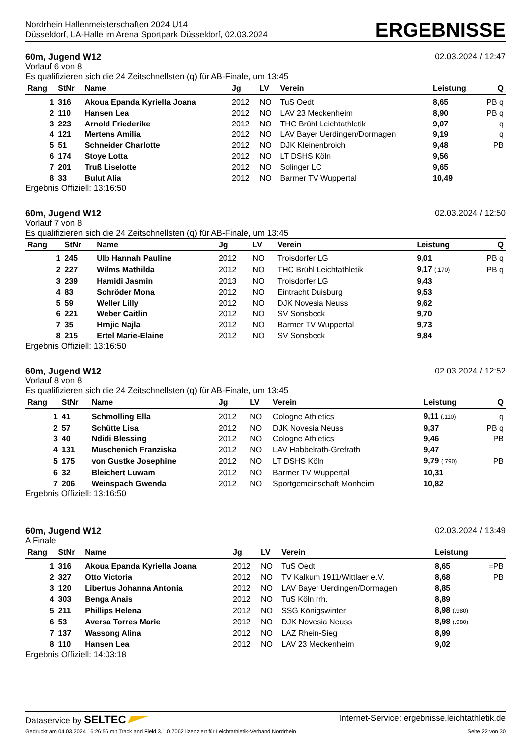Nordrhein Hallenmeisterschaften 2024 U14
Düsseldorf, LA-Halle im Arena Sportpark Düsseldorf, 02.03.2024
ERGEBNISSE
60m, Jugend W12 02.03.2024 / 12:47
Vorlauf 6 von 8
Es qualifizieren sich die 24 Zeitschnellsten (q) für AB-Finale, um 13:45
| Rang | StNr | Name | Jg | LV | Verein | Leistung | Q |
| --- | --- | --- | --- | --- | --- | --- | --- |
| 1 | 316 | Akoua Epanda Kyriella Joana | 2012 | NO | TuS Oedt | 8,65 | PB q |
| 2 | 110 | Hansen Lea | 2012 | NO | LAV 23 Meckenheim | 8,90 | PB q |
| 3 | 223 | Arnold Friederike | 2012 | NO | THC Brühl Leichtathletik | 9,07 | q |
| 4 | 121 | Mertens Amilia | 2012 | NO | LAV Bayer Uerdingen/Dormagen | 9,19 | q |
| 5 | 51 | Schneider Charlotte | 2012 | NO | DJK Kleinenbroich | 9,48 | PB |
| 6 | 174 | Stoye Lotta | 2012 | NO | LT DSHS Köln | 9,56 | |
| 7 | 201 | Truß Liselotte | 2012 | NO | Solinger LC | 9,65 | |
| 8 | 33 | Bulut Alia | 2012 | NO | Barmer TV Wuppertal | 10,49 | |
Ergebnis Offiziell: 13:16:50
60m, Jugend W12 02.03.2024 / 12:50
Vorlauf 7 von 8
Es qualifizieren sich die 24 Zeitschnellsten (q) für AB-Finale, um 13:45
| Rang | StNr | Name | Jg | LV | Verein | Leistung | Q |
| --- | --- | --- | --- | --- | --- | --- | --- |
| 1 | 245 | Ulb Hannah Pauline | 2012 | NO | Troisdorfer LG | 9,01 | PB q |
| 2 | 227 | Wilms Mathilda | 2012 | NO | THC Brühl Leichtathletik | 9,17 (.170) | PB q |
| 3 | 239 | Hamidi Jasmin | 2013 | NO | Troisdorfer LG | 9,43 | |
| 4 | 83 | Schröder Mona | 2012 | NO | Eintracht Duisburg | 9,53 | |
| 5 | 59 | Weller Lilly | 2012 | NO | DJK Novesia Neuss | 9,62 | |
| 6 | 221 | Weber Caitlin | 2012 | NO | SV Sonsbeck | 9,70 | |
| 7 | 35 | Hrnjic Najla | 2012 | NO | Barmer TV Wuppertal | 9,73 | |
| 8 | 215 | Ertel Marie-Elaine | 2012 | NO | SV Sonsbeck | 9,84 | |
Ergebnis Offiziell: 13:16:50
60m, Jugend W12 02.03.2024 / 12:52
Vorlauf 8 von 8
Es qualifizieren sich die 24 Zeitschnellsten (q) für AB-Finale, um 13:45
| Rang | StNr | Name | Jg | LV | Verein | Leistung | Q |
| --- | --- | --- | --- | --- | --- | --- | --- |
| 1 | 41 | Schmolling Ella | 2012 | NO | Cologne Athletics | 9,11 (.110) | q |
| 2 | 57 | Schütte Lisa | 2012 | NO | DJK Novesia Neuss | 9,37 | PB q |
| 3 | 40 | Ndidi Blessing | 2012 | NO | Cologne Athletics | 9,46 | PB |
| 4 | 131 | Muschenich Franziska | 2012 | NO | LAV Habbelrath-Grefrath | 9,47 | |
| 5 | 175 | von Gustke Josephine | 2012 | NO | LT DSHS Köln | 9,79 (.790) | PB |
| 6 | 32 | Bleichert Luwam | 2012 | NO | Barmer TV Wuppertal | 10,31 | |
| 7 | 206 | Weinspach Gwenda | 2012 | NO | Sportgemeinschaft Monheim | 10,82 | |
Ergebnis Offiziell: 13:16:50
60m, Jugend W12 02.03.2024 / 13:49
A Finale
| Rang | StNr | Name | Jg | LV | Verein | Leistung | |
| --- | --- | --- | --- | --- | --- | --- | --- |
| 1 | 316 | Akoua Epanda Kyriella Joana | 2012 | NO | TuS Oedt | 8,65 | =PB |
| 2 | 327 | Otto Victoria | 2012 | NO | TV Kalkum 1911/Wittlaer e.V. | 8,68 | PB |
| 3 | 120 | Libertus Johanna Antonia | 2012 | NO | LAV Bayer Uerdingen/Dormagen | 8,85 | |
| 4 | 303 | Benga Anais | 2012 | NO | TuS Köln rrh. | 8,89 | |
| 5 | 211 | Phillips Helena | 2012 | NO | SSG Königswinter | 8,98 (.980) | |
| 6 | 53 | Aversa Torres Marie | 2012 | NO | DJK Novesia Neuss | 8,98 (.980) | |
| 7 | 137 | Wassong Alina | 2012 | NO | LAZ Rhein-Sieg | 8,99 | |
| 8 | 110 | Hansen Lea | 2012 | NO | LAV 23 Meckenheim | 9,02 | |
Ergebnis Offiziell: 14:03:18
Dataservice by SELTEC Internet-Service: ergebnisse.leichtathletik.de
Gedruckt am 04.03.2024 16:26:56 mit Track and Field 3.1.0.7062 lizenziert für Leichtathletik-Verband Nordrhein Seite 22 von 30